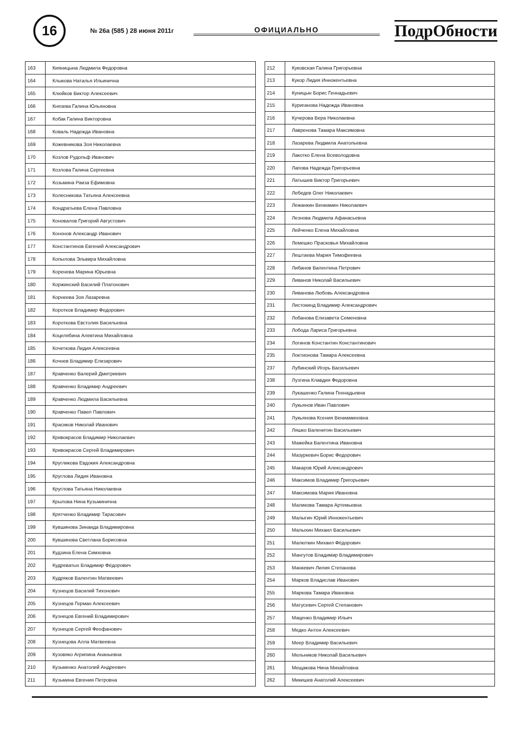16
№ 26а (585 ) 28 июня 2011г
ОФИЦИАЛЬНО
ПодрОбности
| 163 | Кияницына Людмила Федоровна |
| 164 | Клыкова Наталья Ильинична |
| 165 | Клюйков Виктор Алексеевич |
| 166 | Князева Галина Юльяновна |
| 167 | Кобак Галина Викторовна |
| 168 | Коваль Надежда Ивановна |
| 169 | Кожевникова Зоя Николаевна |
| 170 | Козлов Рудольф Иванович |
| 171 | Козлова Галина Сергеевна |
| 172 | Козьмина Раиза Ефимовна |
| 173 | Колесникова Татьяна Алексеевна |
| 174 | Кондратьева Елена Павловна |
| 175 | Коновалов Григорий Августович |
| 176 | Кононов Александр Иванович |
| 177 | Константинов Евгений Александрович |
| 178 | Копылова Эльвира Михайловна |
| 179 | Коренева Марина Юрьевна |
| 180 | Коржинский Василий Платонович |
| 181 | Корнеева Зоя Лазаревна |
| 182 | Коротков Владимир Федорович |
| 183 | Короткова Евстолия Васильевна |
| 184 | Коцелябина Алевтина Михайловна |
| 185 | Кочеткова Лидия Алексеевна |
| 186 | Кочнев Владимир Елизарович |
| 187 | Кравченко Валерий Дмитриевич |
| 188 | Кравченко Владимир Андреевич |
| 189 | Кравченко Людмила Васильевна |
| 190 | Кравченко Павел Павлович |
| 191 | Красиков Николай Иванович |
| 192 | Кривокрасов Владимир Николаевич |
| 193 | Кривокрасов Сергей Владимирович |
| 194 | Кругликова Евдокия Александровна |
| 195 | Круглова Лидия Ивановна |
| 196 | Круглова Татьяна Николаевна |
| 197 | Крылова Нина Кузьминична |
| 198 | Крятченко Владимир Тарасович |
| 199 | Кувшинова Зинаида Владимировна |
| 200 | Кувшинова Светлана Борисовна |
| 201 | Кудзина Елена Симховна |
| 202 | Кудреватых Владимир Фёдорович |
| 203 | Кудряков Валентин Матвеевич |
| 204 | Кузнецов Василий Тихонович |
| 205 | Кузнецов Герман Алексеевич |
| 206 | Кузнецов Евгений Владимирович |
| 207 | Кузнецов Сергей Феофанович |
| 208 | Кузнецова Алла Матвеевна |
| 209 | Кузовяко Агрипина Ананьевна |
| 210 | Кузьменко Анатолий Андреевич |
| 211 | Кузьмина Евгения Петровна |
| 212 | Куковская Галина Григорьевна |
| 213 | Кукор Лидия Иннокентьевна |
| 214 | Куницын Борис Геннадьевич |
| 215 | Куриганова Надежда Ивановна |
| 216 | Кучерова Вера Николаевна |
| 217 | Лавренова Тамара Максимовна |
| 218 | Лазарева Людмила Анатольевна |
| 219 | Лакотко Елена Всеволодовна |
| 220 | Лапова Надежда Григорьевна |
| 221 | Латышев Виктор Григорьевич |
| 222 | Лебедев Олег Николаевич |
| 223 | Лежанкин Вениамин Николаевич |
| 224 | Лезнова Людмила Афанасьевна |
| 225 | Лейченко Елена Михайловна |
| 226 | Лемешко Прасковья Михайловна |
| 227 | Лештаева Мария Тимофеевна |
| 228 | Либанов Валентина Петрович |
| 229 | Ливанов Николай Васильевич |
| 230 | Ливанова Любовь Александровна |
| 231 | Листокинд Владимир Александрович |
| 232 | Лобанова Елизавета Семеновна |
| 233 | Лобода Лариса Григорьевна |
| 234 | Логинов Константин Константинович |
| 235 | Локтионова Тамара Алексеевна |
| 237 | Лубинский Игорь Васильевич |
| 238 | Лузгина Клавдия Федоровна |
| 239 | Лукашенко Галина Геннадьевна |
| 240 | Лукьянов Иван Павлович |
| 241 | Лукьянова Ксения Вениаминовна |
| 242 | Ляшко Валенитин Васильевич |
| 243 | Мажейка Валентина Ивановна |
| 244 | Мазуркевич Борис Федорович |
| 245 | Макаров Юрий Александрович |
| 246 | Максимов Владимир Григорьевич |
| 247 | Максимова Мария Ивановна |
| 248 | Маликова Тамара Артемьевна |
| 249 | Малыгин Юрий Иннокентьевич |
| 250 | Малыхин Михаил Васильевич |
| 251 | Малюткин Михаил Фёдорович |
| 252 | Мангутов Владимир Владимирович |
| 253 | Манкевич Лилия Степанова |
| 254 | Марков Владислав Иванович |
| 255 | Маркова Тамара Ивановна |
| 256 | Матусевич Сергей Степанович |
| 257 | Маценко Владимир Ильич |
| 258 | Медко Антон Алексеевич |
| 259 | Меер Владимир Васильевич |
| 260 | Мельников Николай Васильевич |
| 261 | Мещакова Нина Михайловна |
| 262 | Микишев Анатолий Алексеевич |